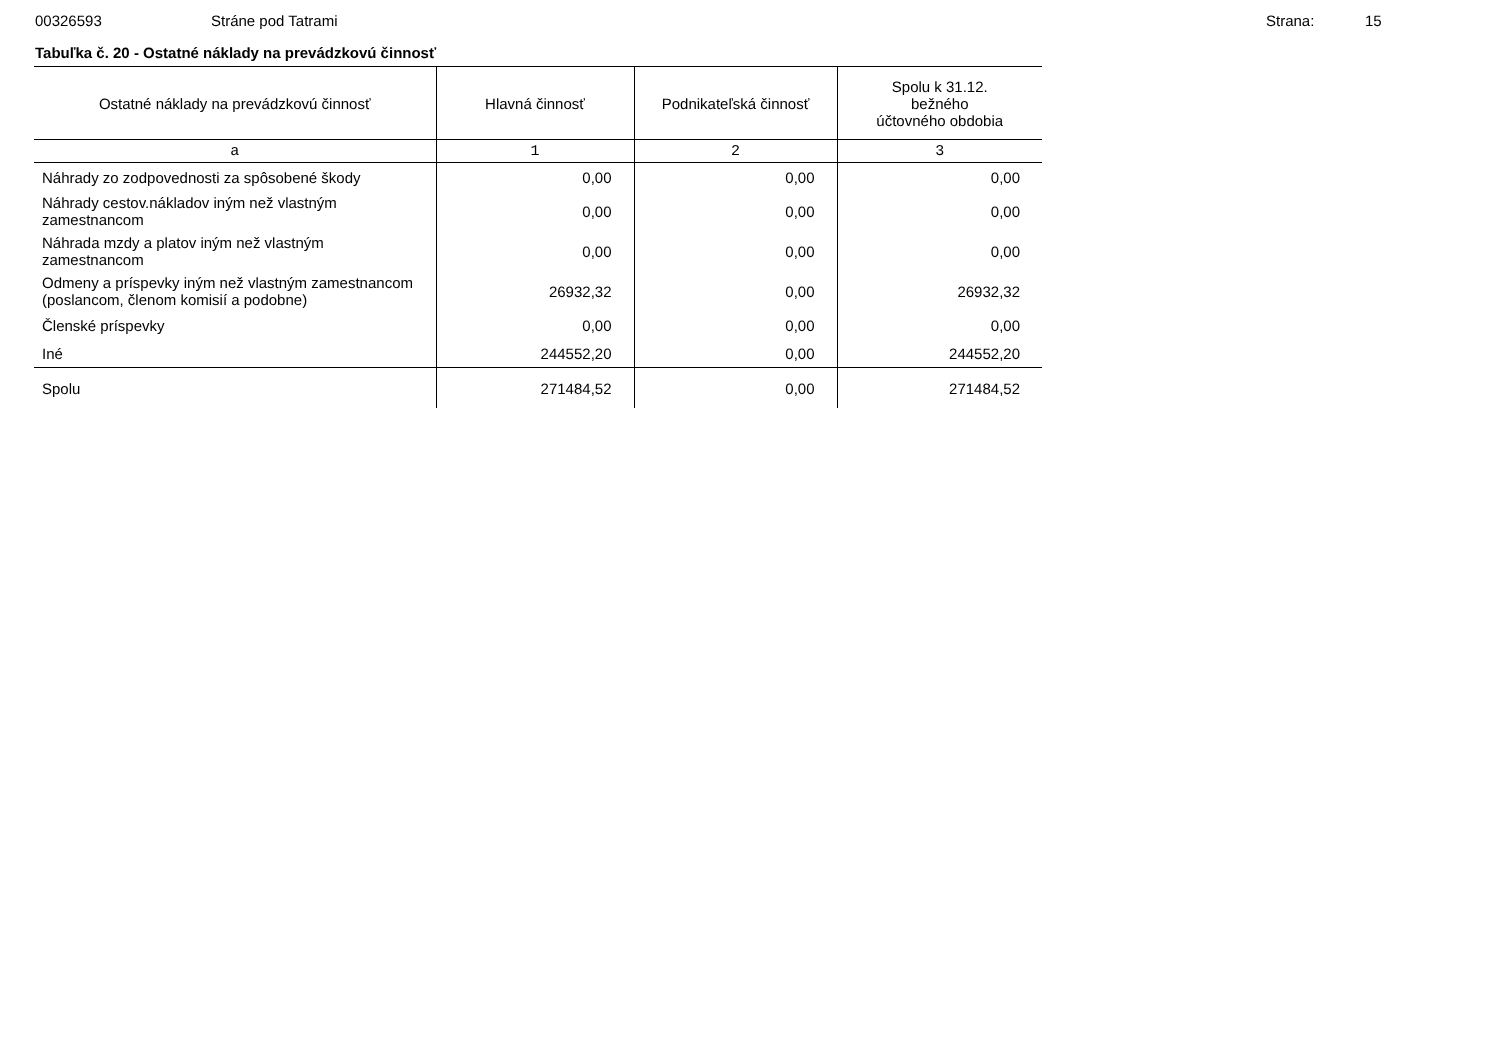00326593 Stráne pod Tatrami Strana: 15
Tabuľka č. 20 - Ostatné náklady na prevádzkovú činnosť
| Ostatné náklady na prevádzkovú činnosť | Hlavná činnosť | Podnikateľská činnosť | Spolu k 31.12. bežného účtovného obdobia |
| --- | --- | --- | --- |
| a | 1 | 2 | 3 |
| Náhrady zo zodpovednosti za spôsobené škody | 0,00 | 0,00 | 0,00 |
| Náhrady cestov.nákladov iným než vlastným zamestnancom | 0,00 | 0,00 | 0,00 |
| Náhrada mzdy a platov iným než vlastným zamestnancom | 0,00 | 0,00 | 0,00 |
| Odmeny a príspevky iným než vlastným zamestnancom (poslancom, členom komisií a podobne) | 26932,32 | 0,00 | 26932,32 |
| Členské príspevky | 0,00 | 0,00 | 0,00 |
| Iné | 244552,20 | 0,00 | 244552,20 |
| Spolu | 271484,52 | 0,00 | 271484,52 |